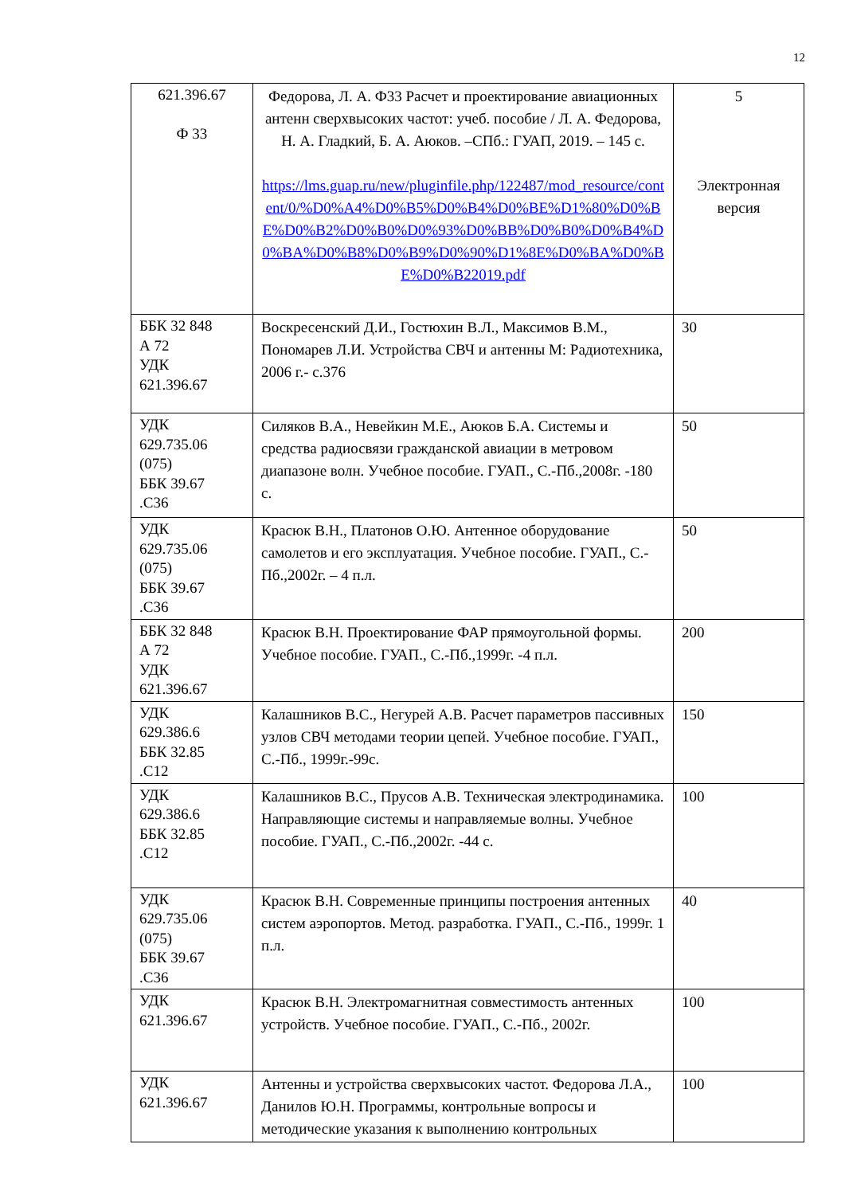12
| 621.396.67 Ф 33 | Федорова, Л. А. Ф33 Расчет и проектирование авиационных антенн сверхвысоких частот: учеб. пособие / Л. А. Федорова, Н. А. Гладкий, Б. А. Аюков. –СПб.: ГУАП, 2019. – 145 с. https://lms.guap.ru/new/pluginfile.php/122487/mod_resource/content/0/%D0%A4%D0%B5%D0%B4%D0%BE%D1%80%D0%BE%D0%B2%D0%B0%D0%93%D0%BB%D0%B0%D0%B4%D0%BA%D0%B8%D0%B9%D0%90%D1%8E%D0%BA%D0%BE%D0%B22019.pdf | 5 Электронная версия |
| ББК 32 848 А 72 УДК 621.396.67 | Воскресенский Д.И., Гостюхин В.Л., Максимов В.М., Пономарев Л.И. Устройства СВЧ и антенны М: Радиотехника, 2006 г.- с.376 | 30 |
| УДК 629.735.06 (075) ББК 39.67 .С36 | Силяков В.А., Невейкин М.Е., Аюков Б.А. Системы и средства радиосвязи гражданской авиации в метровом диапазоне волн. Учебное пособие. ГУАП., С.-Пб.,2008г. -180 с. | 50 |
| УДК 629.735.06 (075) ББК 39.67 .С36 | Красюк В.Н., Платонов О.Ю. Антенное оборудование самолетов и его эксплуатация. Учебное пособие. ГУАП., С.-Пб.,2002г. – 4 п.л. | 50 |
| ББК 32 848 А 72 УДК 621.396.67 | Красюк В.Н. Проектирование ФАР прямоугольной формы. Учебное пособие. ГУАП., С.-Пб.,1999г. -4 п.л. | 200 |
| УДК 629.386.6 ББК 32.85 .С12 | Калашников В.С., Негурей А.В. Расчет параметров пассивных узлов СВЧ методами теории цепей. Учебное пособие. ГУАП., С.-Пб., 1999г.-99с. | 150 |
| УДК 629.386.6 ББК 32.85 .С12 | Калашников В.С., Прусов А.В. Техническая электродинамика. Направляющие системы и направляемые волны. Учебное пособие. ГУАП., С.-Пб.,2002г. -44 с. | 100 |
| УДК 629.735.06 (075) ББК 39.67 .С36 | Красюк В.Н. Современные принципы построения антенных систем аэропортов. Метод. разработка. ГУАП., С.-Пб., 1999г. 1 п.л. | 40 |
| УДК 621.396.67 | Красюк В.Н. Электромагнитная совместимость антенных устройств. Учебное пособие. ГУАП., С.-Пб., 2002г. | 100 |
| УДК 621.396.67 | Антенны и устройства сверхвысоких частот. Федорова Л.А., Данилов Ю.Н. Программы, контрольные вопросы и методические указания к выполнению контрольных | 100 |